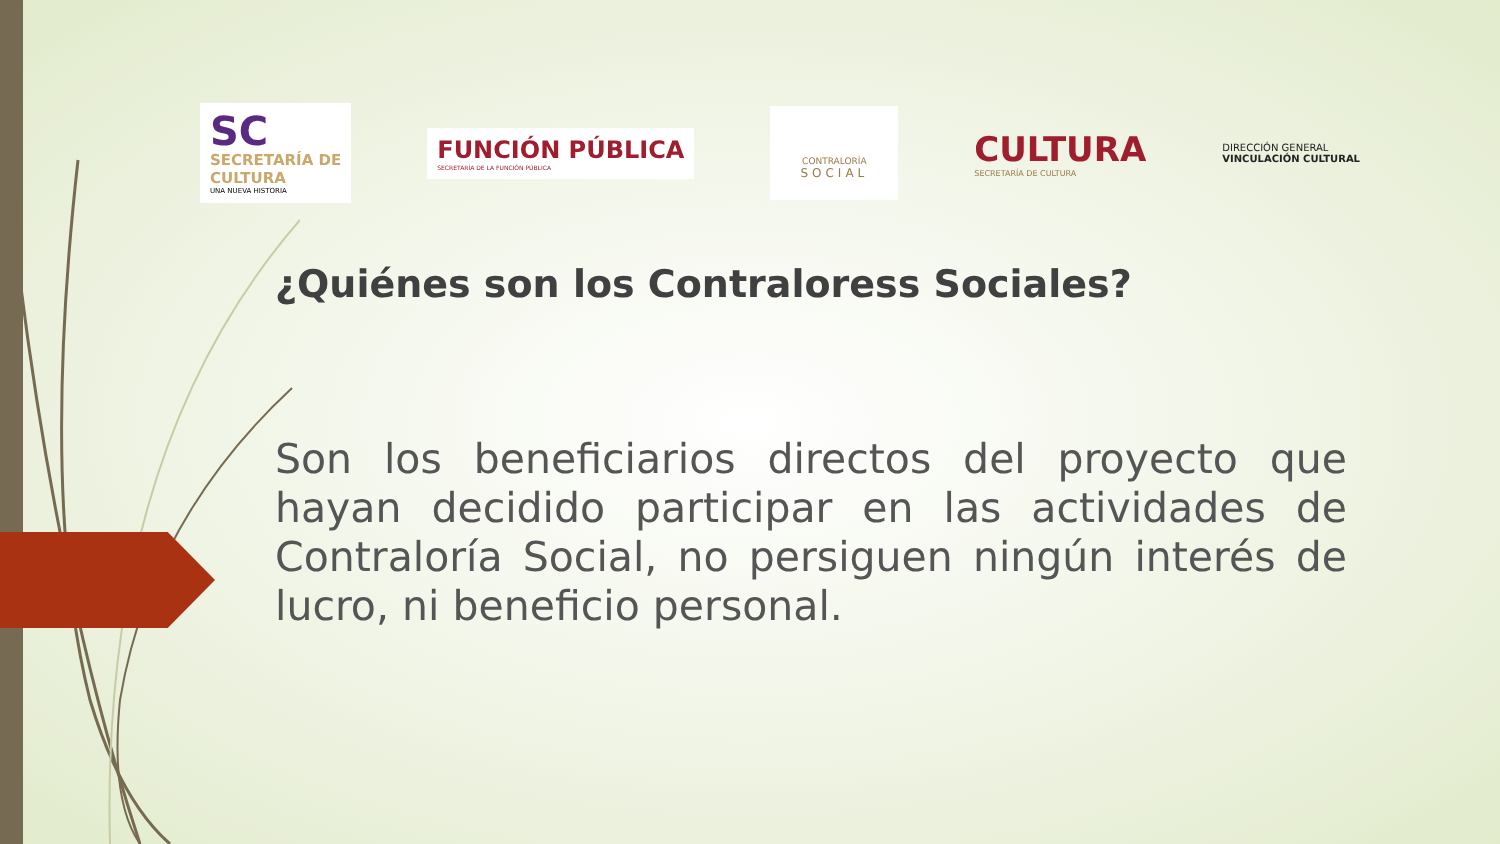SC
SECRETARÍA DE
CULTURA
UNA NUEVA HISTORIA
FUNCIÓN PÚBLICA
SECRETARÍA DE LA FUNCIÓN PÚBLICA
CONTRALORÍA
SOCIAL
CULTURA
SECRETARÍA DE CULTURA
DIRECCIÓN GENERAL
VINCULACIÓN CULTURAL
¿Quiénes son los Contraloress Sociales?
Son los beneficiarios directos del proyecto que hayan decidido participar en las actividades de Contraloría Social, no persiguen ningún interés de lucro, ni beneficio personal.